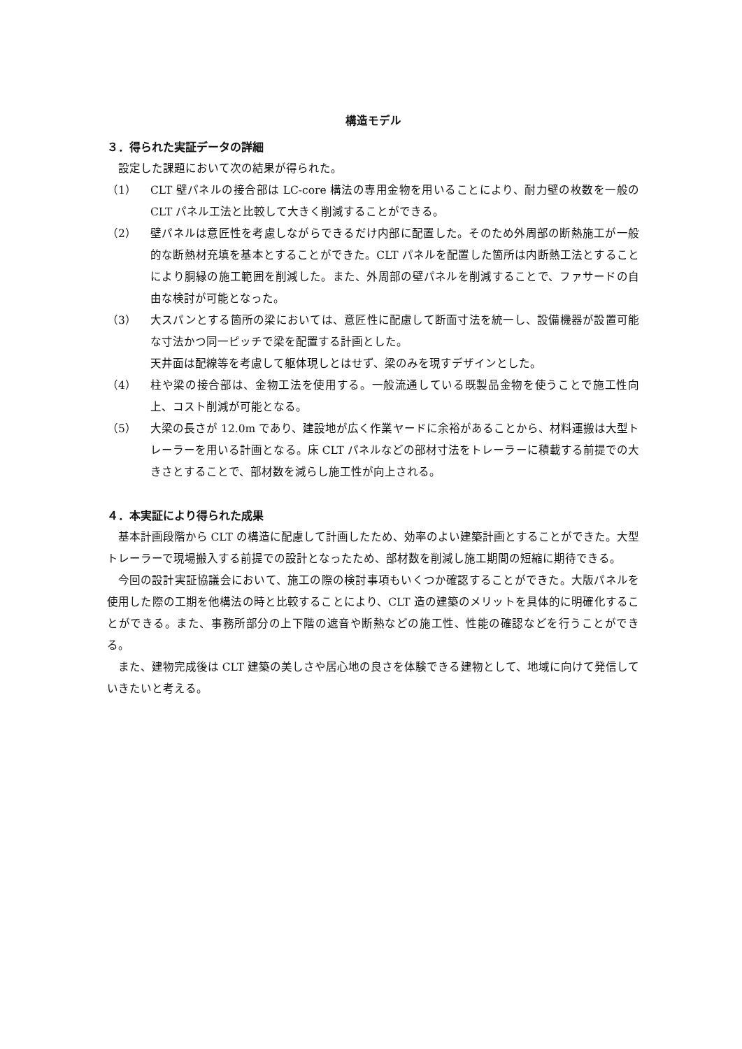構造モデル
３．得られた実証データの詳細
設定した課題において次の結果が得られた。
（1） CLT 壁パネルの接合部は LC-core 構法の専用金物を用いることにより、耐力壁の枚数を一般の CLT パネル工法と比較して大きく削減することができる。
（2） 壁パネルは意匠性を考慮しながらできるだけ内部に配置した。そのため外周部の断熱施工が一般的な断熱材充填を基本とすることができた。CLT パネルを配置した箇所は内断熱工法とすることにより胴縁の施工範囲を削減した。また、外周部の壁パネルを削減することで、ファサードの自由な検討が可能となった。
（3） 大スパンとする箇所の梁においては、意匠性に配慮して断面寸法を統一し、設備機器が設置可能な寸法かつ同一ピッチで梁を配置する計画とした。
天井面は配線等を考慮して躯体現しとはせず、梁のみを現すデザインとした。
（4） 柱や梁の接合部は、金物工法を使用する。一般流通している既製品金物を使うことで施工性向上、コスト削減が可能となる。
（5） 大梁の長さが 12.0m であり、建設地が広く作業ヤードに余裕があることから、材料運搬は大型トレーラーを用いる計画となる。床 CLT パネルなどの部材寸法をトレーラーに積載する前提での大きさとすることで、部材数を減らし施工性が向上される。
４．本実証により得られた成果
基本計画段階から CLT の構造に配慮して計画したため、効率のよい建築計画とすることができた。大型トレーラーで現場搬入する前提での設計となったため、部材数を削減し施工期間の短縮に期待できる。
今回の設計実証協議会において、施工の際の検討事項もいくつか確認することができた。大版パネルを使用した際の工期を他構法の時と比較することにより、CLT 造の建築のメリットを具体的に明確化することができる。また、事務所部分の上下階の遮音や断熱などの施工性、性能の確認などを行うことができる。
また、建物完成後は CLT 建築の美しさや居心地の良さを体験できる建物として、地域に向けて発信していきたいと考える。